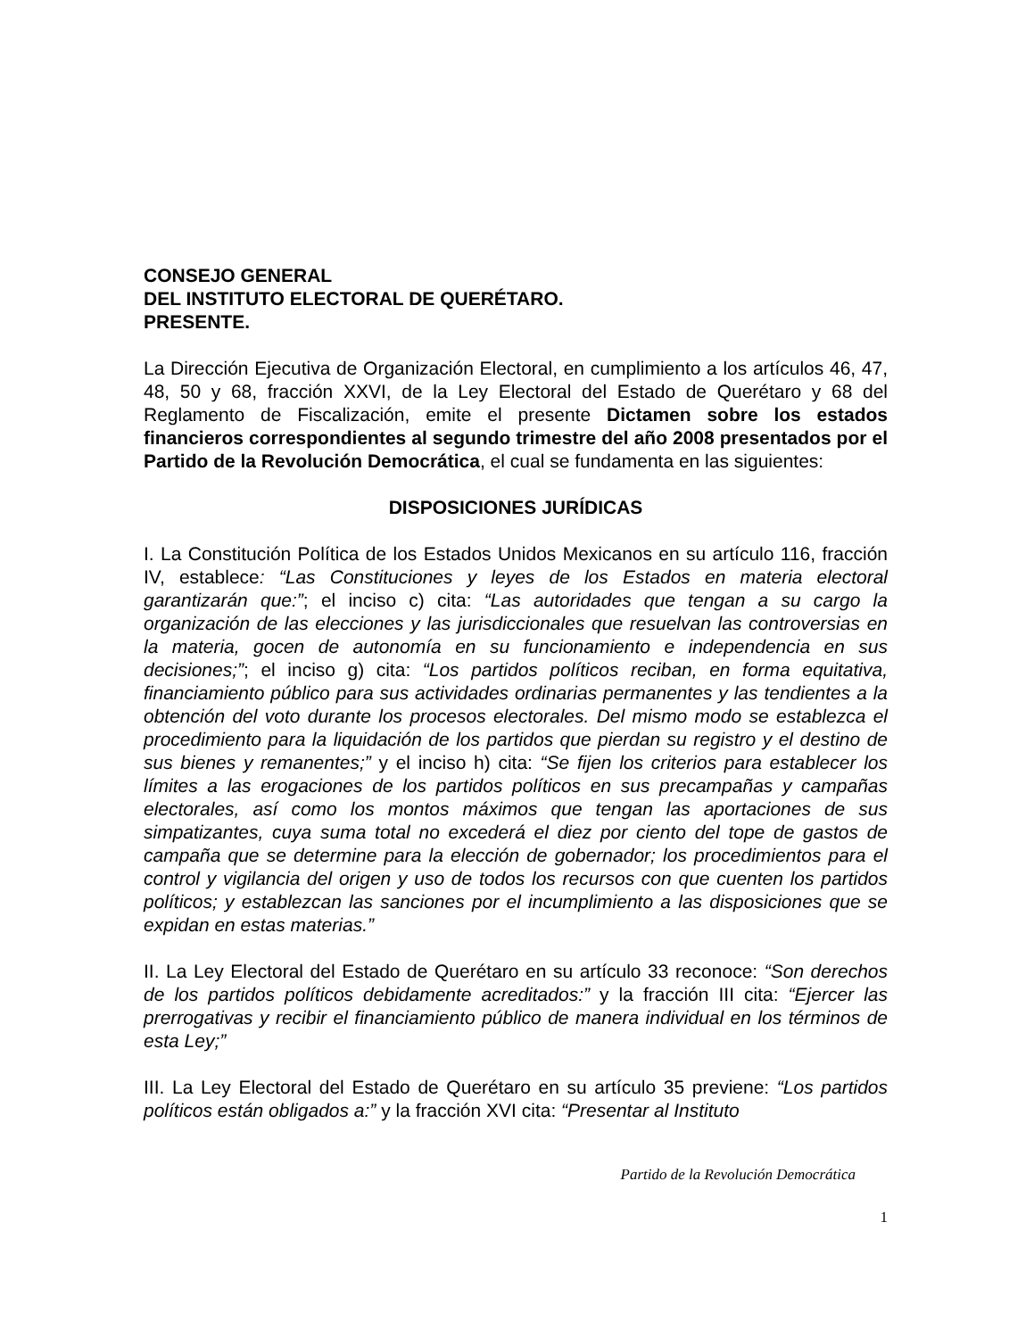CONSEJO GENERAL
DEL INSTITUTO ELECTORAL DE QUERÉTARO.
PRESENTE.
La Dirección Ejecutiva de Organización Electoral, en cumplimiento a los artículos 46, 47, 48, 50 y 68, fracción XXVI, de la Ley Electoral del Estado de Querétaro y 68 del Reglamento de Fiscalización, emite el presente Dictamen sobre los estados financieros correspondientes al segundo trimestre del año 2008 presentados por el Partido de la Revolución Democrática, el cual se fundamenta en las siguientes:
DISPOSICIONES JURÍDICAS
I. La Constitución Política de los Estados Unidos Mexicanos en su artículo 116, fracción IV, establece: “Las Constituciones y leyes de los Estados en materia electoral garantizarán que:”; el inciso c) cita: “Las autoridades que tengan a su cargo la organización de las elecciones y las jurisdiccionales que resuelvan las controversias en la materia, gocen de autonomía en su funcionamiento e independencia en sus decisiones;”; el inciso g) cita: “Los partidos políticos reciban, en forma equitativa, financiamiento público para sus actividades ordinarias permanentes y las tendientes a la obtención del voto durante los procesos electorales. Del mismo modo se establezca el procedimiento para la liquidación de los partidos que pierdan su registro y el destino de sus bienes y remanentes;” y el inciso h) cita: “Se fijen los criterios para establecer los límites a las erogaciones de los partidos políticos en sus precampañas y campañas electorales, así como los montos máximos que tengan las aportaciones de sus simpatizantes, cuya suma total no excederá el diez por ciento del tope de gastos de campaña que se determine para la elección de gobernador; los procedimientos para el control y vigilancia del origen y uso de todos los recursos con que cuenten los partidos políticos; y establezcan las sanciones por el incumplimiento a las disposiciones que se expidan en estas materias.”
II. La Ley Electoral del Estado de Querétaro en su artículo 33 reconoce: “Son derechos de los partidos políticos debidamente acreditados:” y la fracción III cita: “Ejercer las prerrogativas y recibir el financiamiento público de manera individual en los términos de esta Ley;”
III. La Ley Electoral del Estado de Querétaro en su artículo 35 previene: “Los partidos políticos están obligados a:” y la fracción XVI cita: “Presentar al Instituto
Partido de la Revolución Democrática
1